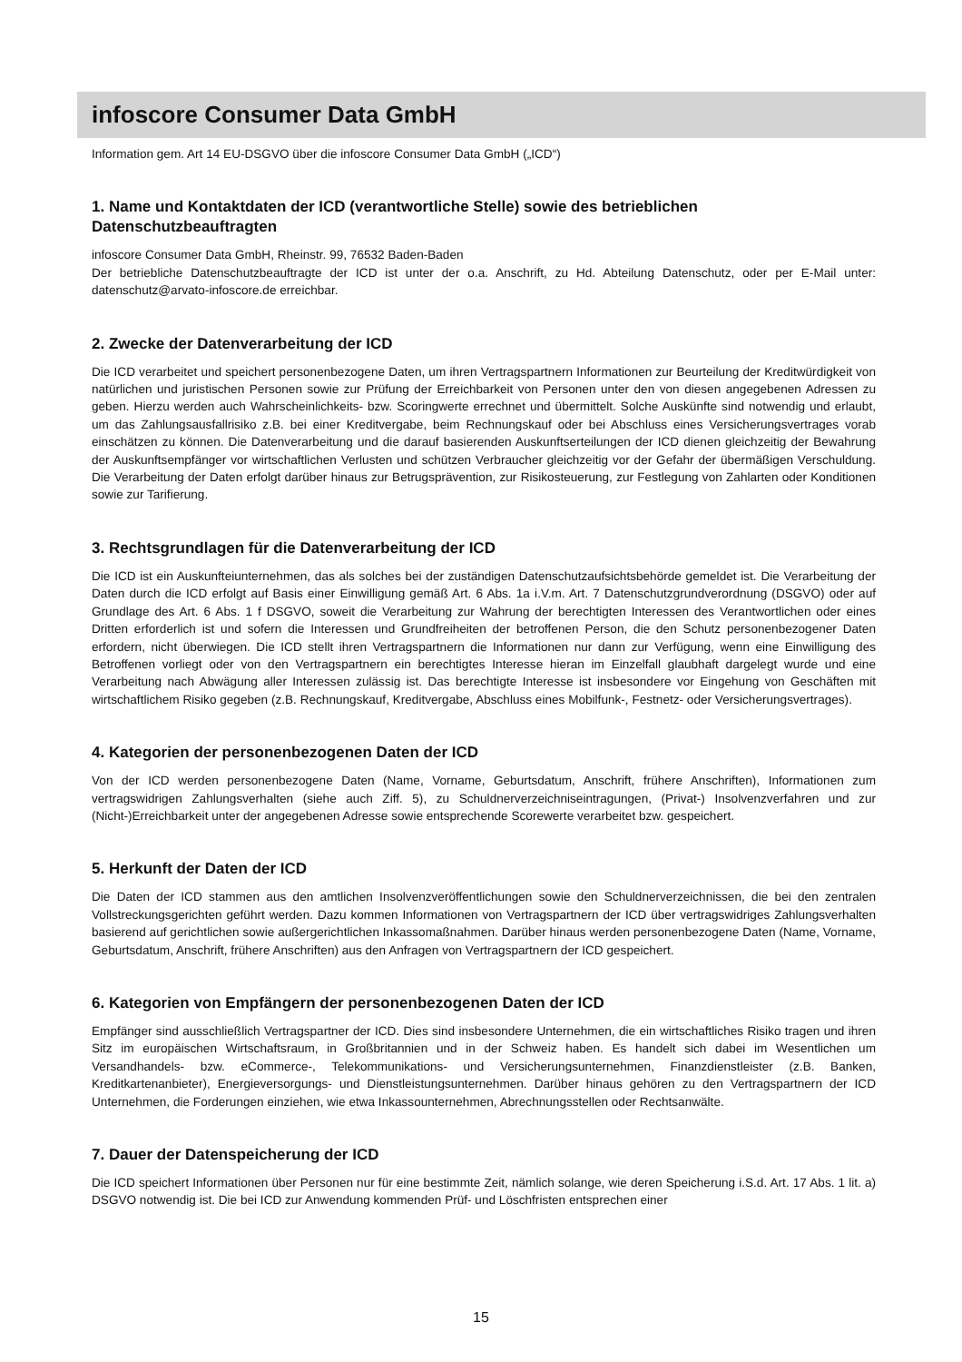infoscore Consumer Data GmbH
Information gem. Art 14 EU-DSGVO über die infoscore Consumer Data GmbH („ICD“)
1. Name und Kontaktdaten der ICD (verantwortliche Stelle) sowie des betrieblichen Datenschutzbeauftragten
infoscore Consumer Data GmbH, Rheinstr. 99, 76532 Baden-Baden
Der betriebliche Datenschutzbeauftragte der ICD ist unter der o.a. Anschrift, zu Hd. Abteilung Datenschutz, oder per E-Mail unter: datenschutz@arvato-infoscore.de erreichbar.
2. Zwecke der Datenverarbeitung der ICD
Die ICD verarbeitet und speichert personenbezogene Daten, um ihren Vertragspartnern Informationen zur Beurteilung der Kreditwürdigkeit von natürlichen und juristischen Personen sowie zur Prüfung der Erreichbarkeit von Personen unter den von diesen angegebenen Adressen zu geben. Hierzu werden auch Wahrscheinlichkeits- bzw. Scoringwerte errechnet und übermittelt. Solche Auskünfte sind notwendig und erlaubt, um das Zahlungsausfallrisiko z.B. bei einer Kreditvergabe, beim Rechnungskauf oder bei Abschluss eines Versicherungsvertrages vorab einschätzen zu können. Die Datenverarbeitung und die darauf basierenden Auskunftserteilungen der ICD dienen gleichzeitig der Bewahrung der Auskunftsempfänger vor wirtschaftlichen Verlusten und schützen Verbraucher gleichzeitig vor der Gefahr der übermäßigen Verschuldung. Die Verarbeitung der Daten erfolgt darüber hinaus zur Betrugsprävention, zur Risikosteuerung, zur Festlegung von Zahlarten oder Konditionen sowie zur Tarifierung.
3. Rechtsgrundlagen für die Datenverarbeitung der ICD
Die ICD ist ein Auskunfteiunternehmen, das als solches bei der zuständigen Datenschutzaufsichtsbehörde gemeldet ist. Die Verarbeitung der Daten durch die ICD erfolgt auf Basis einer Einwilligung gemäß Art. 6 Abs. 1a i.V.m. Art. 7 Datenschutzgrundverordnung (DSGVO) oder auf Grundlage des Art. 6 Abs. 1 f DSGVO, soweit die Verarbeitung zur Wahrung der berechtigten Interessen des Verantwortlichen oder eines Dritten erforderlich ist und sofern die Interessen und Grundfreiheiten der betroffenen Person, die den Schutz personenbezogener Daten erfordern, nicht überwiegen. Die ICD stellt ihren Vertragspartnern die Informationen nur dann zur Verfügung, wenn eine Einwilligung des Betroffenen vorliegt oder von den Vertragspartnern ein berechtigtes Interesse hieran im Einzelfall glaubhaft dargelegt wurde und eine Verarbeitung nach Abwägung aller Interessen zulässig ist. Das berechtigte Interesse ist insbesondere vor Eingehung von Geschäften mit wirtschaftlichem Risiko gegeben (z.B. Rechnungskauf, Kreditvergabe, Abschluss eines Mobilfunk-, Festnetz- oder Versicherungsvertrages).
4. Kategorien der personenbezogenen Daten der ICD
Von der ICD werden personenbezogene Daten (Name, Vorname, Geburtsdatum, Anschrift, frühere Anschriften), Informationen zum vertragswidrigen Zahlungsverhalten (siehe auch Ziff. 5), zu Schuldnerverzeichniseintragungen, (Privat-) Insolvenzverfahren und zur (Nicht-)Erreichbarkeit unter der angegebenen Adresse sowie entsprechende Scorewerte verarbeitet bzw. gespeichert.
5. Herkunft der Daten der ICD
Die Daten der ICD stammen aus den amtlichen Insolvenzveröffentlichungen sowie den Schuldnerverzeichnissen, die bei den zentralen Vollstreckungsgerichten geführt werden. Dazu kommen Informationen von Vertragspartnern der ICD über vertragswidriges Zahlungsverhalten basierend auf gerichtlichen sowie außergerichtlichen Inkassomaßnahmen. Darüber hinaus werden personenbezogene Daten (Name, Vorname, Geburtsdatum, Anschrift, frühere Anschriften) aus den Anfragen von Vertragspartnern der ICD gespeichert.
6. Kategorien von Empfängern der personenbezogenen Daten der ICD
Empfänger sind ausschließlich Vertragspartner der ICD. Dies sind insbesondere Unternehmen, die ein wirtschaftliches Risiko tragen und ihren Sitz im europäischen Wirtschaftsraum, in Großbritannien und in der Schweiz haben. Es handelt sich dabei im Wesentlichen um Versandhandels- bzw. eCommerce-, Telekommunikations- und Versicherungsunternehmen, Finanzdienstleister (z.B. Banken, Kreditkartenanbieter), Energieversorgungs- und Dienstleistungsunternehmen. Darüber hinaus gehören zu den Vertragspartnern der ICD Unternehmen, die Forderungen einziehen, wie etwa Inkassounternehmen, Abrechnungsstellen oder Rechtsanwälte.
7. Dauer der Datenspeicherung der ICD
Die ICD speichert Informationen über Personen nur für eine bestimmte Zeit, nämlich solange, wie deren Speicherung i.S.d. Art. 17 Abs. 1 lit. a) DSGVO notwendig ist. Die bei ICD zur Anwendung kommenden Prüf- und Löschfristen entsprechen einer
15